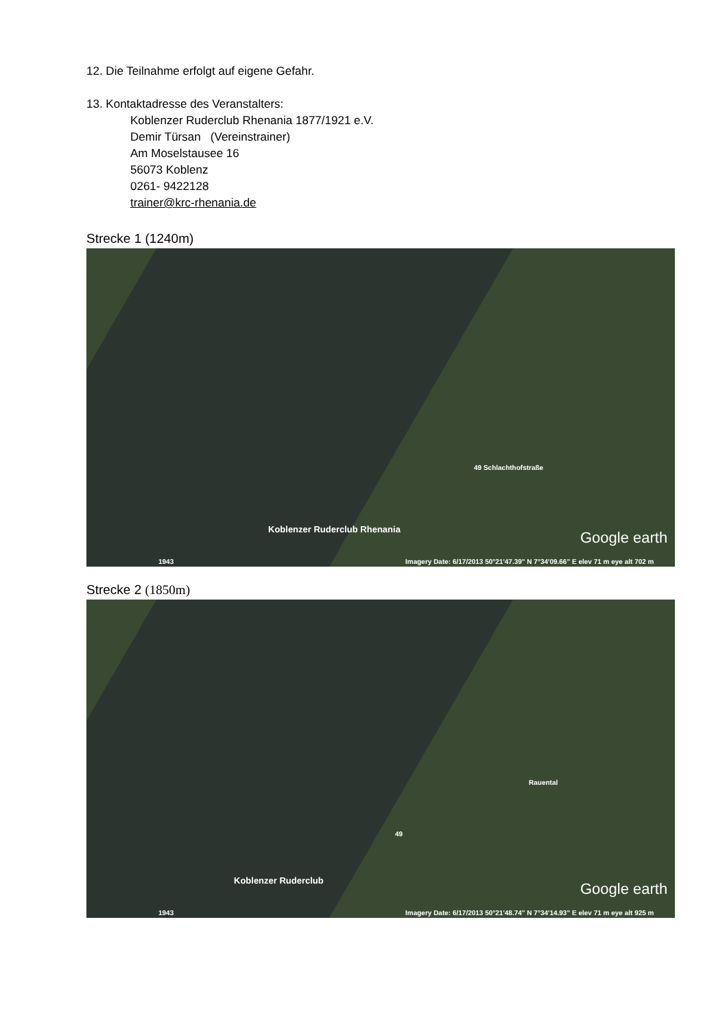12. Die Teilnahme erfolgt auf eigene Gefahr.
13. Kontaktadresse des Veranstalters:
Koblenzer Ruderclub Rhenania 1877/1921 e.V.
Demir Türsan (Vereinstrainer)
Am Moselstausee 16
56073 Koblenz
0261- 9422128
trainer@krc-rhenania.de
Strecke 1 (1240m)
Koblenzer Ruderclub Rhenania
49 Schlachthofstraße
Google earth
Imagery Date: 6/17/2013 50°21'47.39" N 7°34'09.66" E elev 71 m eye alt 702 m 1943
Strecke 2 (1850m)
Koblenzer Ruderclub
Rauental
49
Google earth
Imagery Date: 6/17/2013 50°21'48.74" N 7°34'14.93" E elev 71 m eye alt 925 m 1943